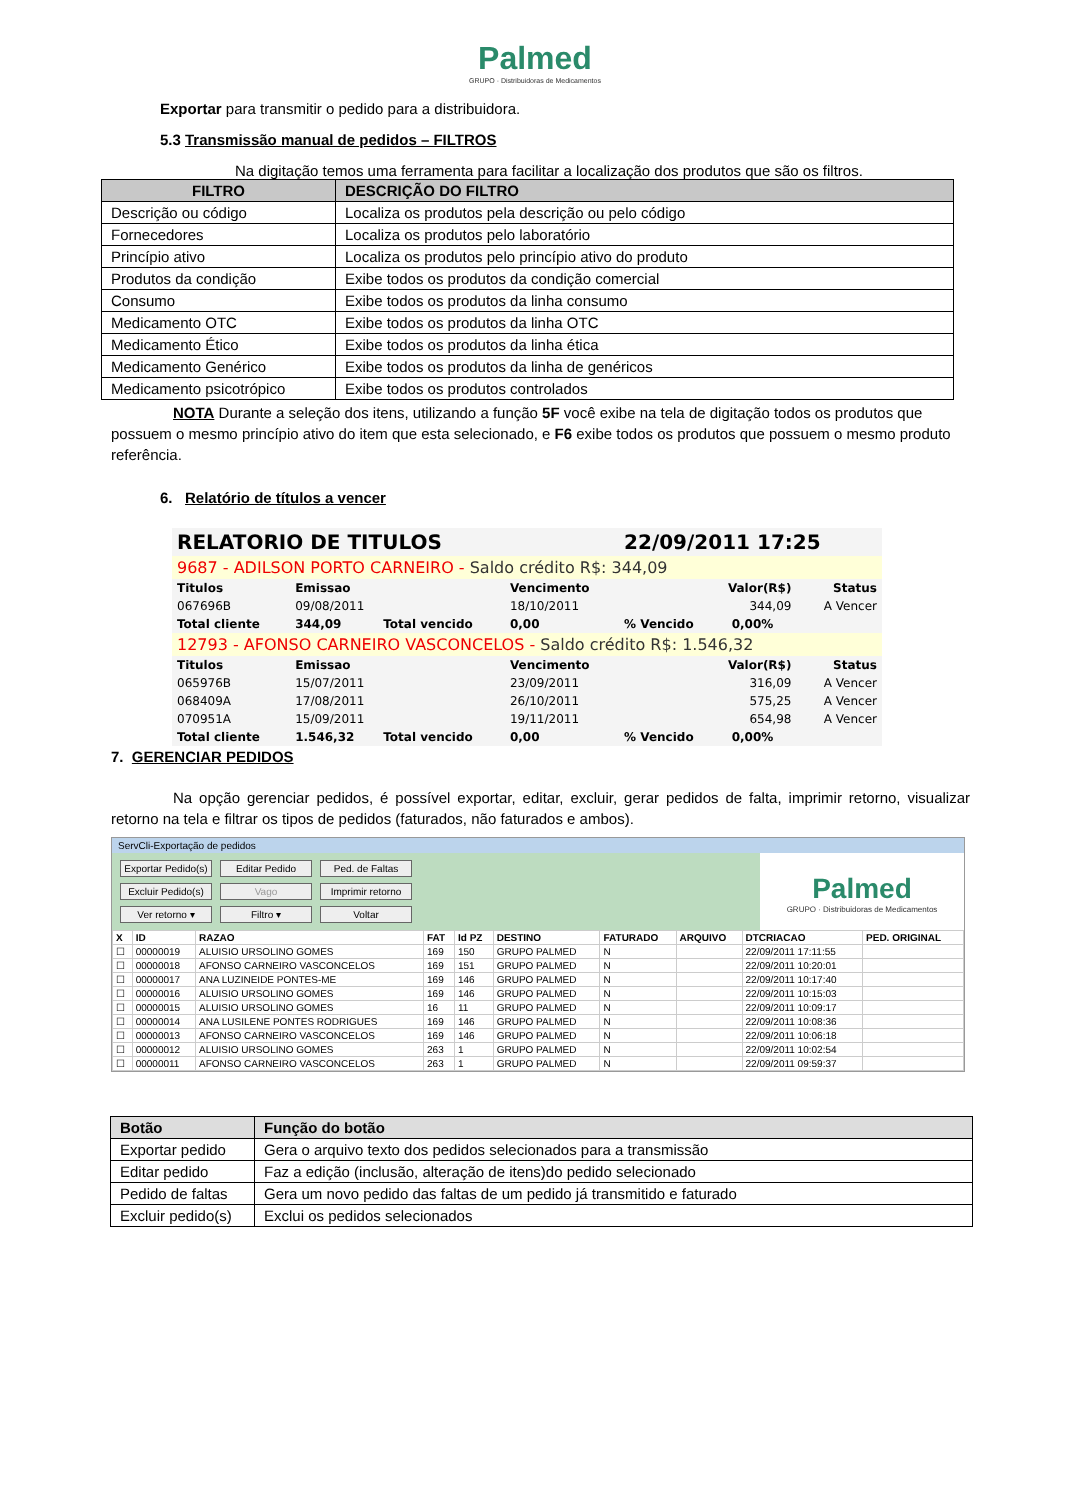Palmed
GRUPO · Distribuidoras de Medicamentos
Exportar para transmitir o pedido para a distribuidora.
5.3 Transmissão manual de pedidos – FILTROS
Na digitação temos uma ferramenta para facilitar a localização dos produtos que são os filtros.
| FILTRO | DESCRIÇÃO DO FILTRO |
| --- | --- |
| Descrição ou código | Localiza os produtos pela descrição ou pelo código |
| Fornecedores | Localiza os produtos pelo laboratório |
| Princípio ativo | Localiza os produtos pelo princípio ativo do produto |
| Produtos da condição | Exibe todos os produtos da condição comercial |
| Consumo | Exibe todos os produtos da linha consumo |
| Medicamento OTC | Exibe todos os produtos da linha OTC |
| Medicamento Ético | Exibe todos os produtos da linha ética |
| Medicamento Genérico | Exibe todos os produtos da linha de genéricos |
| Medicamento psicotrópico | Exibe todos os produtos controlados |
NOTA Durante a seleção dos itens, utilizando a função 5F você exibe na tela de digitação todos os produtos que possuem o mesmo princípio ativo do item que esta selecionado, e F6 exibe todos os produtos que possuem o mesmo produto referência.
6. Relatório de títulos a vencer
| RELATORIO DE TITULOS | | | | 22/09/2011 17:25 | | |
| 9687 - ADILSON PORTO CARNEIRO - Saldo crédito R$: 344,09 | | | | | | |
| Titulos | Emissao | | Vencimento | Valor(R$) | | Status |
| 067696B | 09/08/2011 | | 18/10/2011 | 344,09 | | A Vencer |
| Total cliente | 344,09 | Total vencido | 0,00 | % Vencido | 0,00% | |
| 12793 - AFONSO CARNEIRO VASCONCELOS - Saldo crédito R$: 1.546,32 | | | | | | |
| Titulos | Emissao | | Vencimento | Valor(R$) | | Status |
| 065976B | 15/07/2011 | | 23/09/2011 | 316,09 | | A Vencer |
| 068409A | 17/08/2011 | | 26/10/2011 | 575,25 | | A Vencer |
| 070951A | 15/09/2011 | | 19/11/2011 | 654,98 | | A Vencer |
| Total cliente | 1.546,32 | Total vencido | 0,00 | % Vencido | 0,00% | |
7. GERENCIAR PEDIDOS
Na opção gerenciar pedidos, é possível exportar, editar, excluir, gerar pedidos de falta, imprimir retorno, visualizar retorno na tela e filtrar os tipos de pedidos (faturados, não faturados e ambos).
ServCli-Exportação de pedidos
Exportar Pedido(s) Editar Pedido Ped. de Faltas
Excluir Pedido(s) Vago Imprimir retorno
Ver retorno ▾ Filtro ▾ Voltar
Palmed
GRUPO · Distribuidoras de Medicamentos
| X | ID | RAZAO | FAT | Id PZ | DESTINO | FATURADO | ARQUIVO | DTCRIACAO | PED. ORIGINAL |
| --- | --- | --- | --- | --- | --- | --- | --- | --- | --- |
| ☐ | 00000019 | ALUISIO URSOLINO GOMES | 169 | 150 | GRUPO PALMED | N | | 22/09/2011 17:11:55 | |
| ☐ | 00000018 | AFONSO CARNEIRO VASCONCELOS | 169 | 151 | GRUPO PALMED | N | | 22/09/2011 10:20:01 | |
| ☐ | 00000017 | ANA LUZINEIDE PONTES-ME | 169 | 146 | GRUPO PALMED | N | | 22/09/2011 10:17:40 | |
| ☐ | 00000016 | ALUISIO URSOLINO GOMES | 169 | 146 | GRUPO PALMED | N | | 22/09/2011 10:15:03 | |
| ☐ | 00000015 | ALUISIO URSOLINO GOMES | 16 | 11 | GRUPO PALMED | N | | 22/09/2011 10:09:17 | |
| ☐ | 00000014 | ANA LUSILENE PONTES RODRIGUES | 169 | 146 | GRUPO PALMED | N | | 22/09/2011 10:08:36 | |
| ☐ | 00000013 | AFONSO CARNEIRO VASCONCELOS | 169 | 146 | GRUPO PALMED | N | | 22/09/2011 10:06:18 | |
| ☐ | 00000012 | ALUISIO URSOLINO GOMES | 263 | 1 | GRUPO PALMED | N | | 22/09/2011 10:02:54 | |
| ☐ | 00000011 | AFONSO CARNEIRO VASCONCELOS | 263 | 1 | GRUPO PALMED | N | | 22/09/2011 09:59:37 | |
| Botão | Função do botão |
| --- | --- |
| Exportar pedido | Gera o arquivo texto dos pedidos selecionados para a transmissão |
| Editar pedido | Faz a edição (inclusão, alteração de itens)do pedido selecionado |
| Pedido de faltas | Gera um novo pedido das faltas de um pedido já transmitido e faturado |
| Excluir pedido(s) | Exclui os pedidos selecionados |